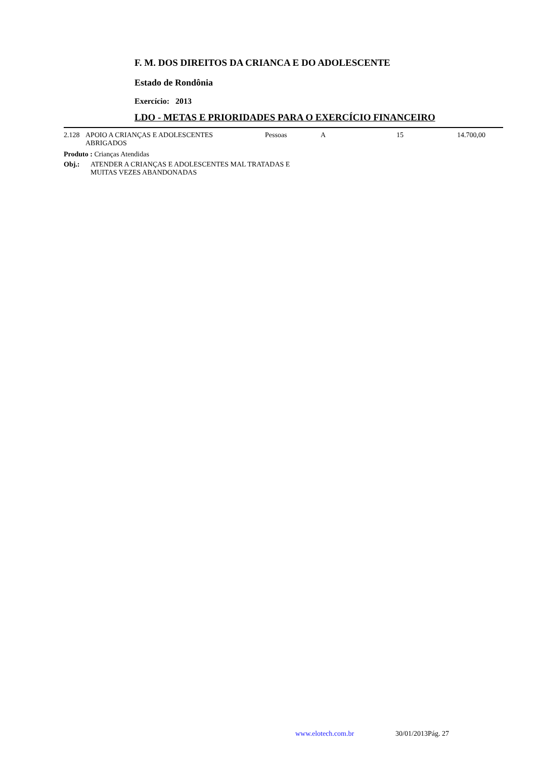F. M. DOS DIREITOS DA CRIANCA E DO ADOLESCENTE
Estado de Rondônia
Exercício: 2013
LDO - METAS E PRIORIDADES PARA O EXERCÍCIO FINANCEIRO
| 2.128 | APOIO A CRIANÇAS E ADOLESCENTES ABRIGADOS | Pessoas | A | 15 | 14.700,00 |
Produto : Crianças Atendidas
| Obj.: | ATENDER A CRIANÇAS E ADOLESCENTES MAL TRATADAS E MUITAS VEZES ABANDONADAS |
www.elotech.com.br 30/01/2013 Pág. 27